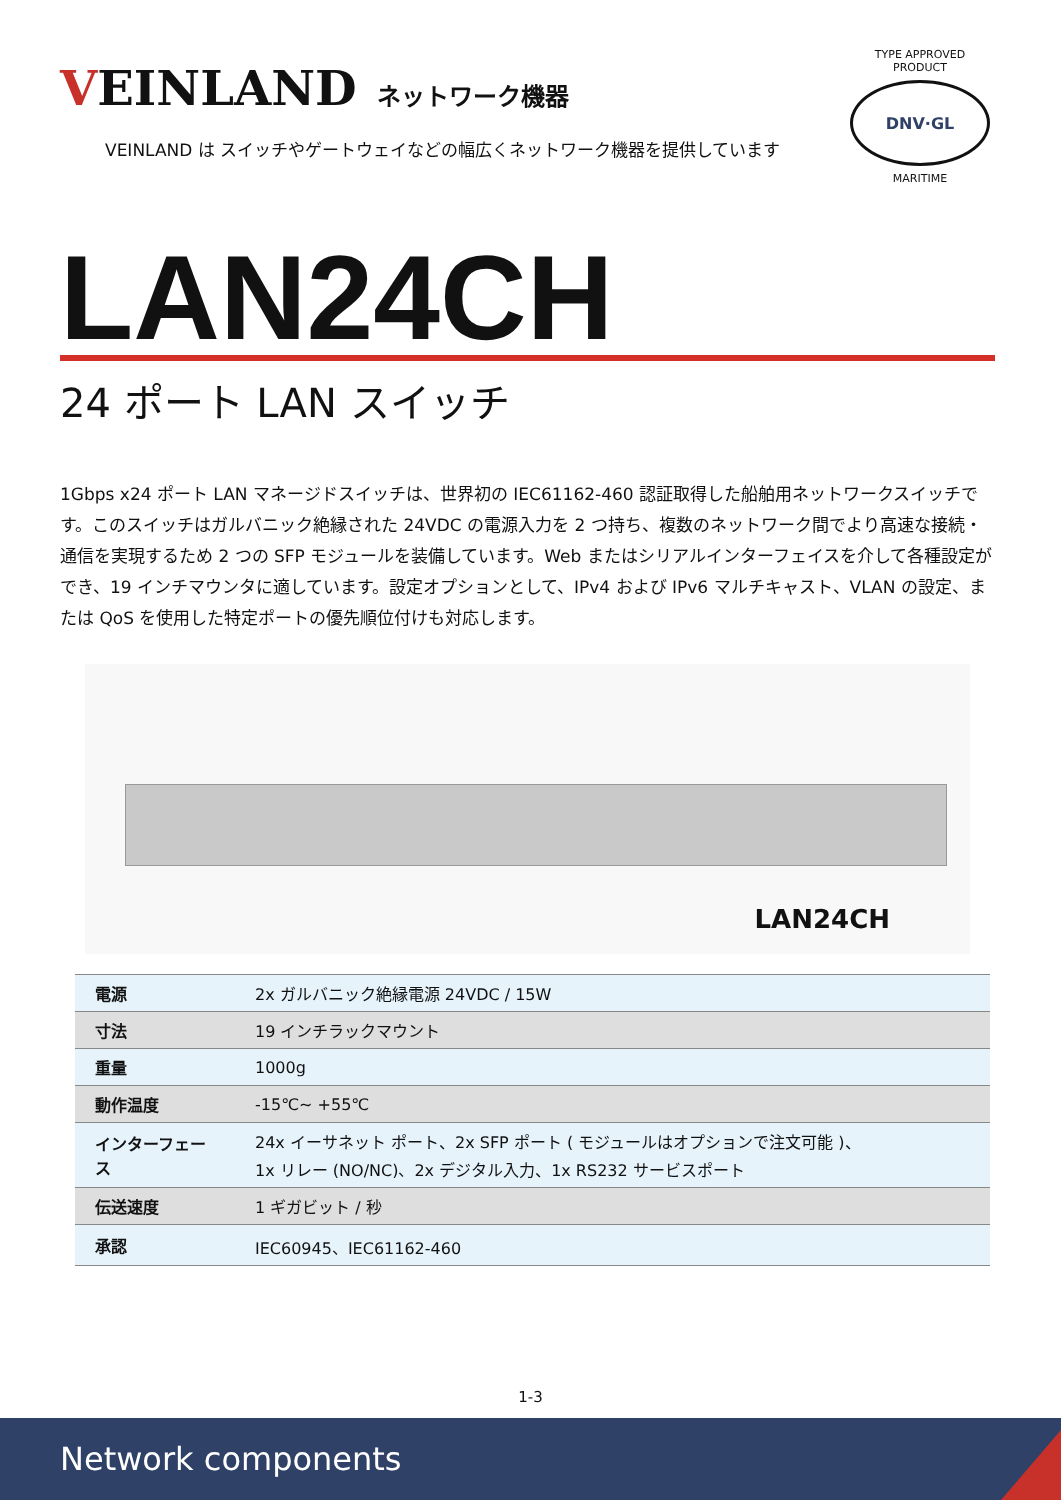VEINLAND
ネットワーク機器
VEINLAND は スイッチやゲートウェイなどの幅広くネットワーク機器を提供しています
TYPE APPROVED PRODUCT
DNV·GL
MARITIME
LAN24CH
24 ポート LAN スイッチ
1Gbps x24 ポート LAN マネージドスイッチは、世界初の IEC61162-460 認証取得した船舶用ネットワークスイッチです。このスイッチはガルバニック絶縁された 24VDC の電源入力を 2 つ持ち、複数のネットワーク間でより高速な接続・通信を実現するため 2 つの SFP モジュールを装備しています。Web またはシリアルインターフェイスを介して各種設定ができ、19 インチマウンタに適しています。設定オプションとして、IPv4 および IPv6 マルチキャスト、VLAN の設定、または QoS を使用した特定ポートの優先順位付けも対応します。
LAN24CH
| 電源 | 2x ガルバニック絶縁電源 24VDC / 15W |
| 寸法 | 19 インチラックマウント |
| 重量 | 1000g |
| 動作温度 | -15℃~ +55℃ |
| インターフェース | 24x イーサネット ポート、2x SFP ポート ( モジュールはオプションで注文可能 )、 1x リレー (NO/NC)、2x デジタル入力、1x RS232 サービスポート |
| 伝送速度 | 1 ギガビット / 秒 |
| 承認 | IEC60945、IEC61162-460 |
1-3
Network components